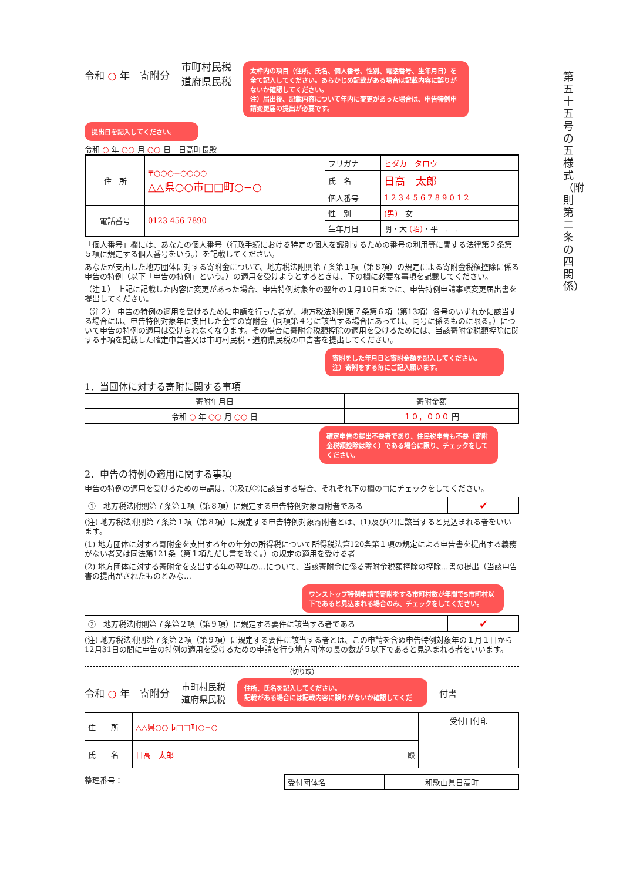第五十五号の五様式（附則第二条の四関係）
令和 ○ 年　寄附分
市町村民税
道府県民税
太枠内の項目（住所、氏名、個人番号、性別、電話番号、生年月日）を全て記入してください。あらかじめ記載がある場合は記載内容に誤りがないか確認してください。
注）届出後、記載内容について年内に変更があった場合は、申告特例申請変更届の提出が必要です。
提出日を記入してください。
令和 ○ 年 ○○ 月 ○○ 日　日高町長殿
| 住 所 | 〒○○○−○○○○ △△県○○市□□町○−○ | フリガナ | ヒダカ タロウ |
| | | 氏 名 | 日高 太郎 |
| | | 個人番号 | 1 2 3 4 5 6 7 8 9 0 1 2 |
| 電話番号 | 0123-456-7890 | 性 別 | (男) 女 |
| | | 生年月日 | 明・大 (昭) ・平 . . |
「個人番号」欄には、あなたの個人番号（行政手続における特定の個人を識別するための番号の利用等に関する法律第２条第５項に規定する個人番号をいう。）を記載してください。
あなたが支出した地方団体に対する寄附金について、地方税法附則第７条第１項（第８項）の規定による寄附金税額控除に係る申告の特例（以下「申告の特例」という。）の適用を受けようとするときは、下の欄に必要な事項を記載してください。
（注１） 上記に記載した内容に変更があった場合、申告特例対象年の翌年の１月10日までに、申告特例申請事項変更届出書を提出してください。
（注２） 申告の特例の適用を受けるために申請を行った者が、地方税法附則第７条第６項（第13項）各号のいずれかに該当する場合には、申告特例対象年に支出した全ての寄附金（同項第４号に該当する場合にあっては、同号に係るものに限る。）について申告の特例の適用は受けられなくなります。その場合に寄附金税額控除の適用を受けるためには、当該寄附金税額控除に関する事項を記載した確定申告書又は市町村民税・道府県民税の申告書を提出してください。
寄附をした年月日と寄附金額を記入してください。
注）寄附をする毎にご記入願います。
1．当団体に対する寄附に関する事項
| 寄附年月日 | 寄附金額 |
| --- | --- |
| 令和 ○ 年 ○○ 月 ○○ 日 | １０，０００ 円 |
確定申告の提出不要者であり、住民税申告も不要（寄附金税額控除は除く）である場合に限り、チェックをしてください。
2．申告の特例の適用に関する事項
申告の特例の適用を受けるための申請は、①及び②に該当する場合、それぞれ下の欄の□にチェックをしてください。
| ① 地方税法附則第７条第１項（第８項）に規定する申告特例対象寄附者である | ✔ |
(注) 地方税法附則第７条第１項（第８項）に規定する申告特例対象寄附者とは、(1)及び(2)に該当すると見込まれる者をいいます。
(1) 地方団体に対する寄附金を支出する年の年分の所得税について所得税法第120条第１項の規定による申告書を提出する義務がない者又は同法第121条（第１項ただし書を除く。）の規定の適用を受ける者
(2) 地方団体に対する寄附金を支出する年の翌年の…について、当該寄附金に係る寄附金税額控除の控除…書の提出（当該申告書の提出がされたものとみな…
ワンストップ特例申請で寄附をする市町村数が年間で5市町村以下であると見込まれる場合のみ、チェックをしてください。
| ② 地方税法附則第７条第２項（第９項）に規定する要件に該当する者である | ✔ |
(注) 地方税法附則第７条第２項（第９項）に規定する要件に該当する者とは、この申請を含め申告特例対象年の１月１日から12月31日の間に申告の特例の適用を受けるための申請を行う地方団体の長の数が５以下であると見込まれる者をいいます。
（切り取）
令和 ○ 年　寄附分
市町村民税
道府県民税
住所、氏名を記入してください。
記載がある場合には記載内容に誤りがないか確認してくだ
付書
| 住 所 | △△県○○市□□町○−○ | 受付日付印 |
| 氏 名 | 日高 太郎 殿 | |
整理番号：
| 受付団体名 | 和歌山県日高町 |